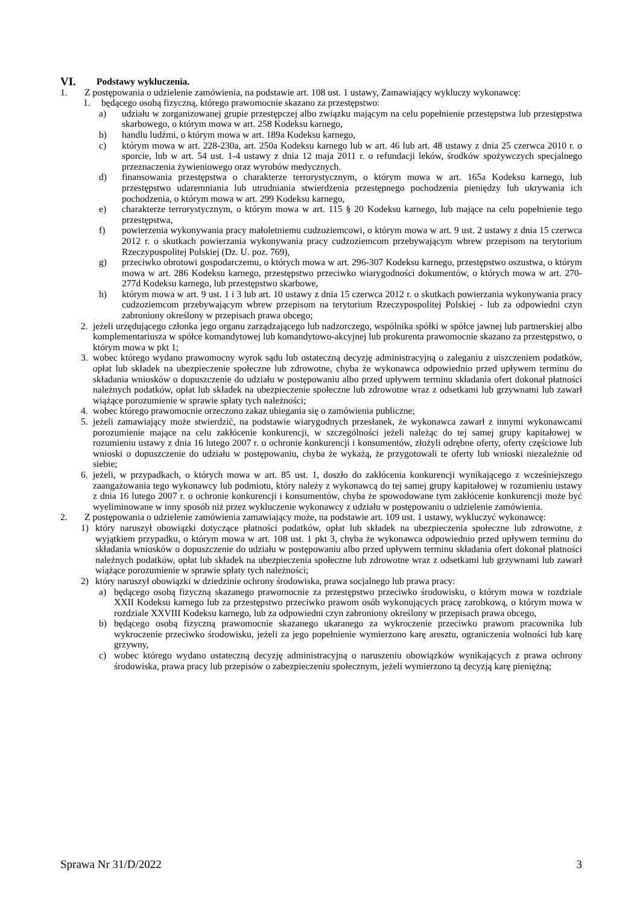VI. Podstawy wykluczenia.
1. Z postępowania o udzielenie zamówienia, na podstawie art. 108 ust. 1 ustawy, Zamawiający wykluczy wykonawcę:
1. będącego osobą fizyczną, którego prawomocnie skazano za przestępstwo:
a) udziału w zorganizowanej grupie przestępczej albo związku mającym na celu popełnienie przestępstwa lub przestępstwa skarbowego, o którym mowa w art. 258 Kodeksu karnego,
b) handlu ludźmi, o którym mowa w art. 189a Kodeksu karnego,
c) którym mowa w art. 228-230a, art. 250a Kodeksu karnego lub w art. 46 lub art. 48 ustawy z dnia 25 czerwca 2010 r. o sporcie, lub w art. 54 ust. 1-4 ustawy z dnia 12 maja 2011 r. o refundacji leków, środków spożywczych specjalnego przeznaczenia żywieniowego oraz wyrobów medycznych.
d) finansowania przestępstwa o charakterze terrorystycznym, o którym mowa w art. 165a Kodeksu karnego, lub przestępstwo udaremniania lub utrudniania stwierdzenia przestępnego pochodzenia pieniędzy lub ukrywania ich pochodzenia, o którym mowa w art. 299 Kodeksu karnego,
e) charakterze terrorystycznym, o którym mowa w art. 115 § 20 Kodeksu karnego, lub mające na celu popełnienie tego przestępstwa,
f) powierzenia wykonywania pracy małoletniemu cudzoziemcowi, o którym mowa w art. 9 ust. 2 ustawy z dnia 15 czerwca 2012 r. o skutkach powierzania wykonywania pracy cudzoziemcom przebywającym wbrew przepisom na terytorium Rzeczypospolitej Polskiej (Dz. U. poz. 769),
g) przeciwko obrotowi gospodarczemu, o których mowa w art. 296-307 Kodeksu karnego, przestępstwo oszustwa, o którym mowa w art. 286 Kodeksu karnego, przestępstwo przeciwko wiarygodności dokumentów, o których mowa w art. 270-277d Kodeksu karnego, lub przestępstwo skarbowe,
h) którym mowa w art. 9 ust. 1 i 3 lub art. 10 ustawy z dnia 15 czerwca 2012 r. o skutkach powierzania wykonywania pracy cudzoziemcom przebywającym wbrew przepisom na terytorium Rzeczypospolitej Polskiej - lub za odpowiedni czyn zabroniony określony w przepisach prawa obcego;
2. jeżeli urzędującego członka jego organu zarządzającego lub nadzorczego, wspólnika spółki w spółce jawnej lub partnerskiej albo komplementariusza w spółce komandytowej lub komandytowo-akcyjnej lub prokurenta prawomocnie skazano za przestępstwo, o którym mowa w pkt 1;
3. wobec którego wydano prawomocny wyrok sądu lub ostateczną decyzję administracyjną o zaleganiu z uiszczeniem podatków, opłat lub składek na ubezpieczenie społeczne lub zdrowotne, chyba że wykonawca odpowiednio przed upływem terminu do składania wniosków o dopuszczenie do udziału w postępowaniu albo przed upływem terminu składania ofert dokonał płatności należnych podatków, opłat lub składek na ubezpieczenie społeczne lub zdrowotne wraz z odsetkami lub grzywnami lub zawarł wiążące porozumienie w sprawie spłaty tych należności;
4. wobec którego prawomocnie orzeczono zakaz ubiegania się o zamówienia publiczne;
5. jeżeli zamawiający może stwierdzić, na podstawie wiarygodnych przesłanek, że wykonawca zawarł z innymi wykonawcami porozumienie mające na celu zakłócenie konkurencji, w szczególności jeżeli należąc do tej samej grupy kapitałowej w rozumieniu ustawy z dnia 16 lutego 2007 r. o ochronie konkurencji i konsumentów, złożyli odrębne oferty, oferty częściowe lub wnioski o dopuszczenie do udziału w postępowaniu, chyba że wykażą, że przygotowali te oferty lub wnioski niezależnie od siebie;
6. jeżeli, w przypadkach, o których mowa w art. 85 ust. 1, doszło do zakłócenia konkurencji wynikającego z wcześniejszego zaangażowania tego wykonawcy lub podmiotu, który należy z wykonawcą do tej samej grupy kapitałowej w rozumieniu ustawy z dnia 16 lutego 2007 r. o ochronie konkurencji i konsumentów, chyba że spowodowane tym zakłócenie konkurencji może być wyeliminowane w inny sposób niż przez wykluczenie wykonawcy z udziału w postępowaniu o udzielenie zamówienia.
2. Z postępowania o udzielenie zamówienia zamawiający może, na podstawie art. 109 ust. 1 ustawy, wykluczyć wykonawcę:
1) który naruszył obowiązki dotyczące płatności podatków, opłat lub składek na ubezpieczenia społeczne lub zdrowotne, z wyjątkiem przypadku, o którym mowa w art. 108 ust. 1 pkt 3, chyba że wykonawca odpowiednio przed upływem terminu do składania wniosków o dopuszczenie do udziału w postępowaniu albo przed upływem terminu składania ofert dokonał płatności należnych podatków, opłat lub składek na ubezpieczenia społeczne lub zdrowotne wraz z odsetkami lub grzywnami lub zawarł wiążące porozumienie w sprawie spłaty tych należności;
2) który naruszył obowiązki w dziedzinie ochrony środowiska, prawa socjalnego lub prawa pracy:
a) będącego osobą fizyczną skazanego prawomocnie za przestępstwo przeciwko środowisku, o którym mowa w rozdziale XXII Kodeksu karnego lub za przestępstwo przeciwko prawom osób wykonujących pracę zarobkową, o którym mowa w rozdziale XXVIII Kodeksu karnego, lub za odpowiedni czyn zabroniony określony w przepisach prawa obcego,
b) będącego osobą fizyczną prawomocnie skazanego ukaranego za wykroczenie przeciwko prawom pracownika lub wykroczenie przeciwko środowisku, jeżeli za jego popełnienie wymierzono karę aresztu, ograniczenia wolności lub karę grzywny,
c) wobec którego wydano ostateczną decyzję administracyjną o naruszeniu obowiązków wynikających z prawa ochrony środowiska, prawa pracy lub przepisów o zabezpieczeniu społecznym, jeżeli wymierzono tą decyzją karę pieniężną;
Sprawa Nr 31/D/2022 3